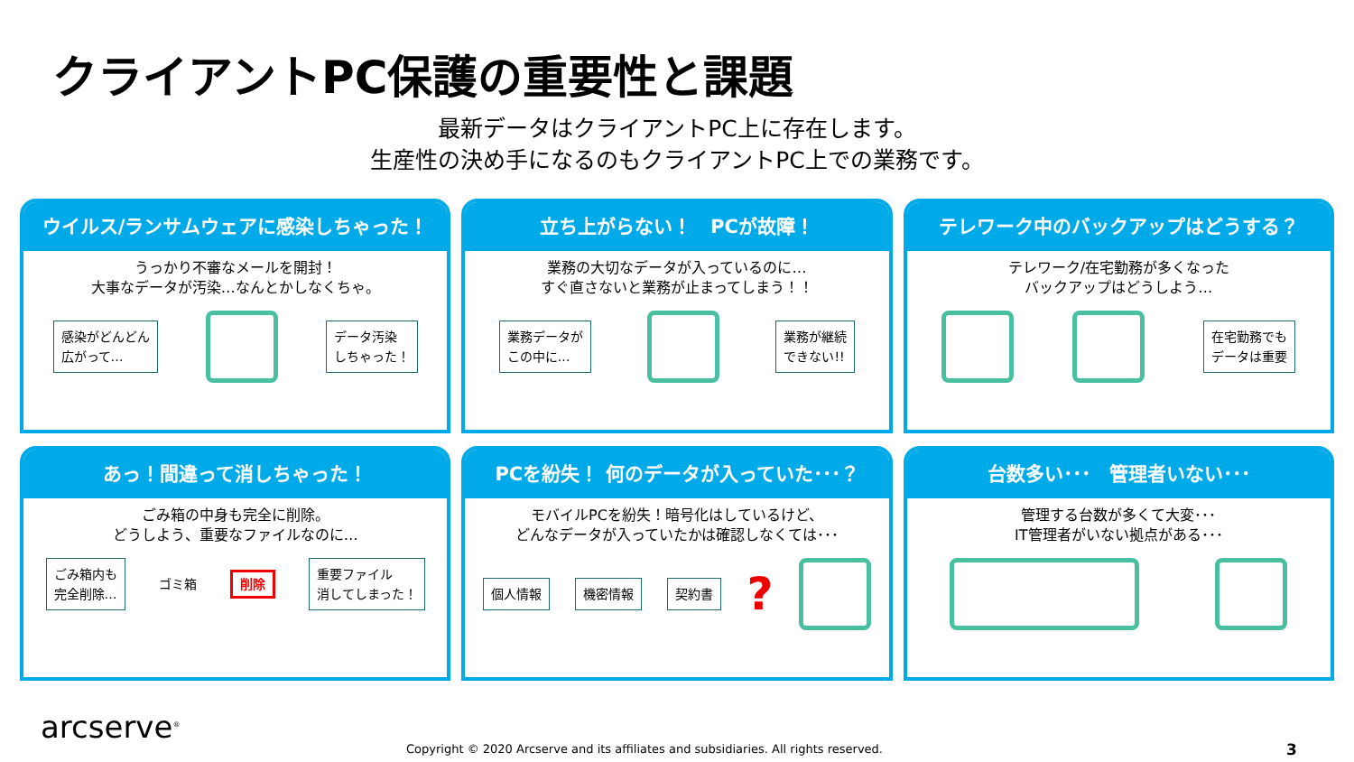クライアントPC保護の重要性と課題
最新データはクライアントPC上に存在します。
生産性の決め手になるのもクライアントPC上での業務です。
ウイルス/ランサムウェアに感染しちゃった！
うっかり不審なメールを開封！
大事なデータが汚染…なんとかしなくちゃ。
感染がどんどん
広がって…
データ汚染
しちゃった！
立ち上がらない！　PCが故障！
業務の大切なデータが入っているのに…
すぐ直さないと業務が止まってしまう！！
業務データが
この中に…
業務が継続
できない!!
テレワーク中のバックアップはどうする？
テレワーク/在宅勤務が多くなった
バックアップはどうしよう…
在宅勤務でも
データは重要
あっ！間違って消しちゃった！
ごみ箱の中身も完全に削除。
どうしよう、重要なファイルなのに…
ごみ箱内も
完全削除…
ゴミ箱 削除
重要ファイル
消してしまった！
PCを紛失！ 何のデータが入っていた･･･？
モバイルPCを紛失！暗号化はしているけど、
どんなデータが入っていたかは確認しなくては･･･
個人情報 機密情報 契約書
?
台数多い･･･　管理者いない･･･
管理する台数が多くて大変･･･
IT管理者がいない拠点がある･･･
arcserve<sup>®</sup>
Copyright © 2020 Arcserve and its affiliates and subsidiaries. All rights reserved.
3